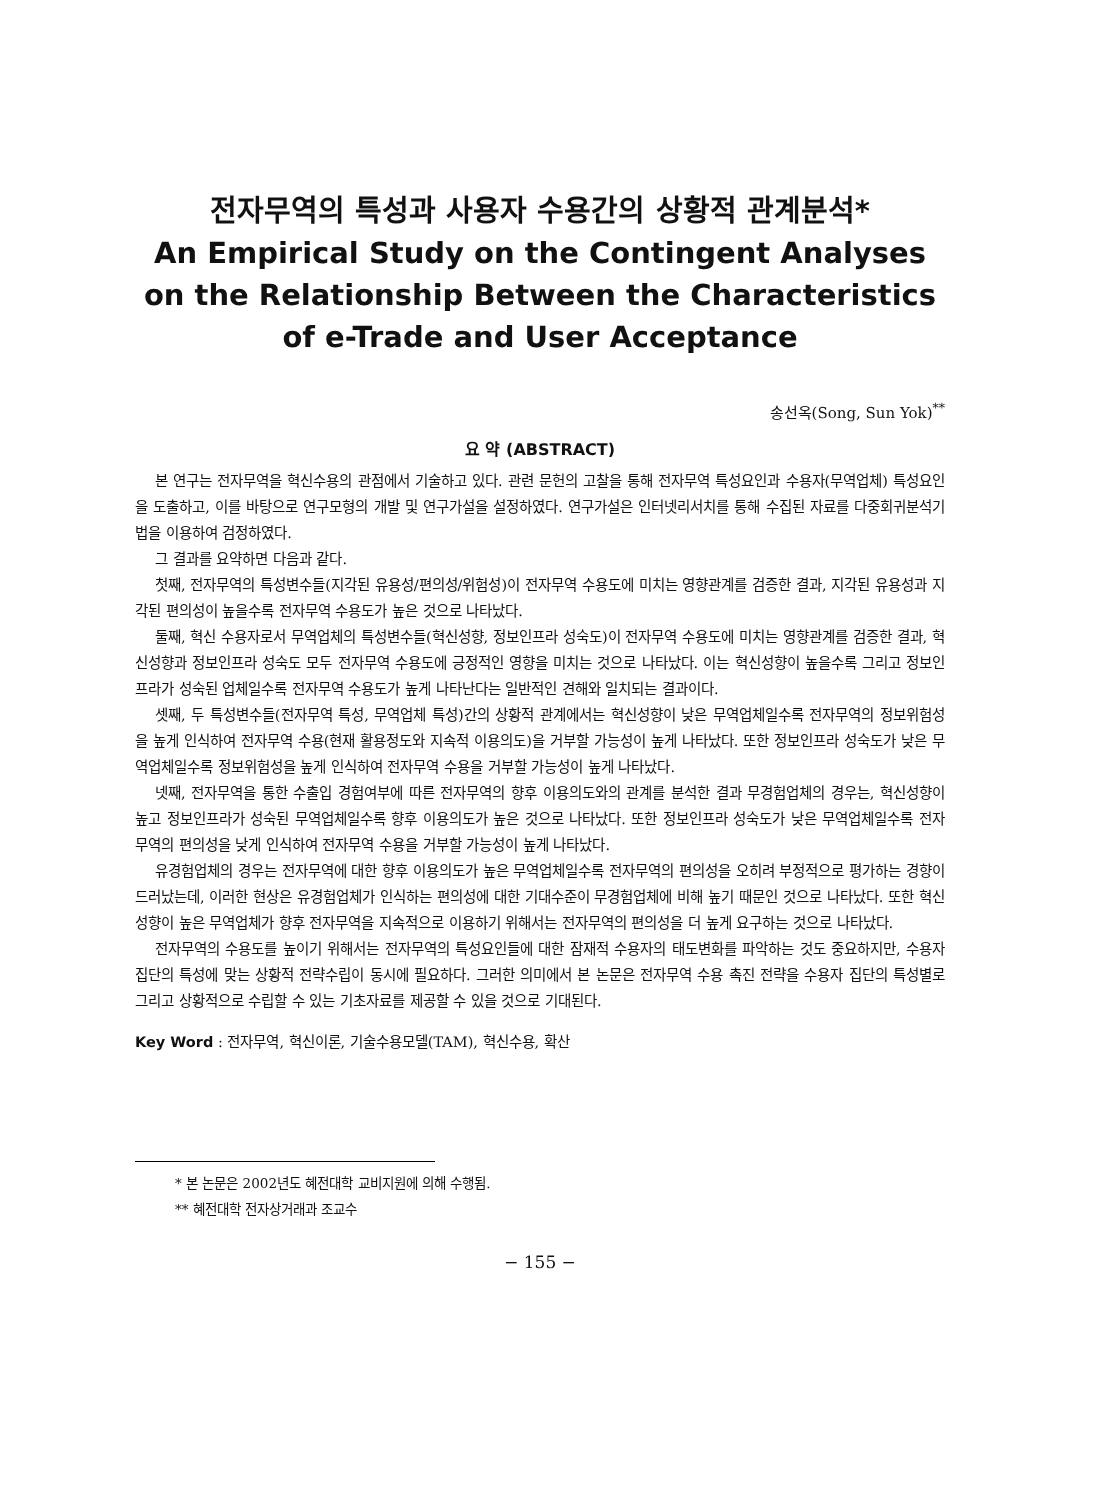전자무역의 특성과 사용자 수용간의 상황적 관계분석*
An Empirical Study on the Contingent Analyses on the Relationship Between the Characteristics of e-Trade and User Acceptance
송선옥(Song, Sun Yok)<sup>**</sup>
요 약 (ABSTRACT)
본 연구는 전자무역을 혁신수용의 관점에서 기술하고 있다. 관련 문헌의 고찰을 통해 전자무역 특성요인과 수용자(무역업체) 특성요인을 도출하고, 이를 바탕으로 연구모형의 개발 및 연구가설을 설정하였다. 연구가설은 인터넷리서치를 통해 수집된 자료를 다중회귀분석기법을 이용하여 검정하였다.
그 결과를 요약하면 다음과 같다.
첫째, 전자무역의 특성변수들(지각된 유용성/편의성/위험성)이 전자무역 수용도에 미치는 영향관계를 검증한 결과, 지각된 유용성과 지각된 편의성이 높을수록 전자무역 수용도가 높은 것으로 나타났다.
둘째, 혁신 수용자로서 무역업체의 특성변수들(혁신성향, 정보인프라 성숙도)이 전자무역 수용도에 미치는 영향관계를 검증한 결과, 혁신성향과 정보인프라 성숙도 모두 전자무역 수용도에 긍정적인 영향을 미치는 것으로 나타났다. 이는 혁신성향이 높을수록 그리고 정보인프라가 성숙된 업체일수록 전자무역 수용도가 높게 나타난다는 일반적인 견해와 일치되는 결과이다.
셋째, 두 특성변수들(전자무역 특성, 무역업체 특성)간의 상황적 관계에서는 혁신성향이 낮은 무역업체일수록 전자무역의 정보위험성을 높게 인식하여 전자무역 수용(현재 활용정도와 지속적 이용의도)을 거부할 가능성이 높게 나타났다. 또한 정보인프라 성숙도가 낮은 무역업체일수록 정보위험성을 높게 인식하여 전자무역 수용을 거부할 가능성이 높게 나타났다.
넷째, 전자무역을 통한 수출입 경험여부에 따른 전자무역의 향후 이용의도와의 관계를 분석한 결과 무경험업체의 경우는, 혁신성향이 높고 정보인프라가 성숙된 무역업체일수록 향후 이용의도가 높은 것으로 나타났다. 또한 정보인프라 성숙도가 낮은 무역업체일수록 전자무역의 편의성을 낮게 인식하여 전자무역 수용을 거부할 가능성이 높게 나타났다.
유경험업체의 경우는 전자무역에 대한 향후 이용의도가 높은 무역업체일수록 전자무역의 편의성을 오히려 부정적으로 평가하는 경향이 드러났는데, 이러한 현상은 유경험업체가 인식하는 편의성에 대한 기대수준이 무경험업체에 비해 높기 때문인 것으로 나타났다. 또한 혁신성향이 높은 무역업체가 향후 전자무역을 지속적으로 이용하기 위해서는 전자무역의 편의성을 더 높게 요구하는 것으로 나타났다.
전자무역의 수용도를 높이기 위해서는 전자무역의 특성요인들에 대한 잠재적 수용자의 태도변화를 파악하는 것도 중요하지만, 수용자 집단의 특성에 맞는 상황적 전략수립이 동시에 필요하다. 그러한 의미에서 본 논문은 전자무역 수용 촉진 전략을 수용자 집단의 특성별로 그리고 상황적으로 수립할 수 있는 기초자료를 제공할 수 있을 것으로 기대된다.
Key Word : 전자무역, 혁신이론, 기술수용모델(TAM), 혁신수용, 확산
* 본 논문은 2002년도 혜전대학 교비지원에 의해 수행됨.
** 혜전대학 전자상거래과 조교수
− 155 −